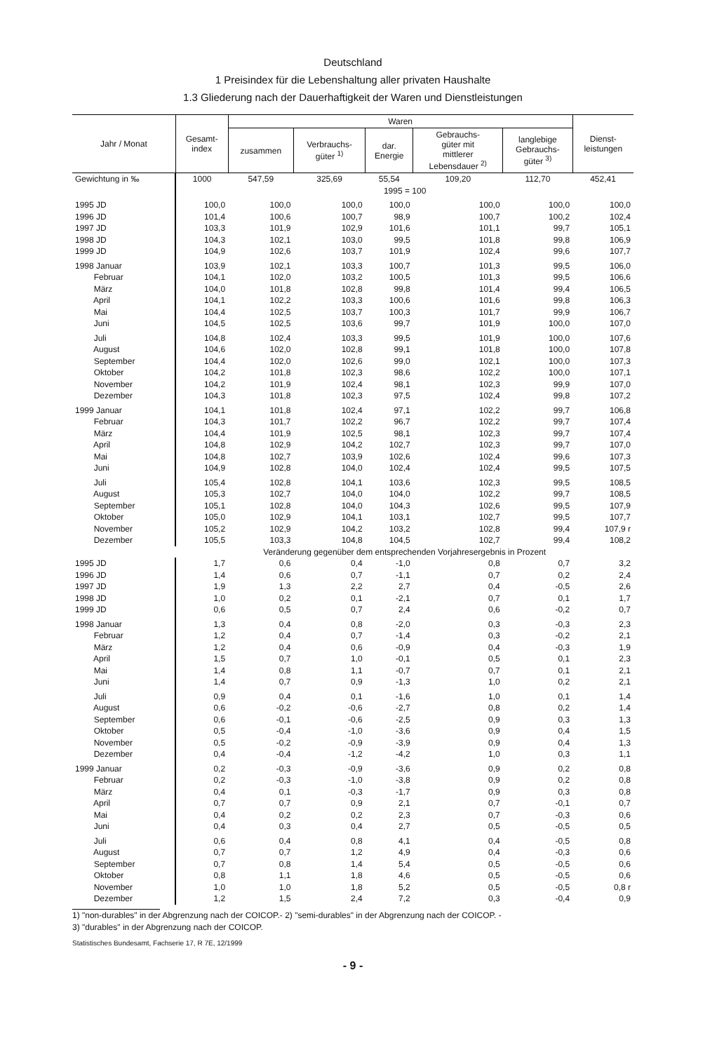Deutschland
1 Preisindex für die Lebenshaltung aller privaten Haushalte
1.3 Gliederung nach der Dauerhaftigkeit der Waren und Dienstleistungen
| Jahr / Monat | Gesamt- index | Waren | | | | | Dienst- leistungen |
| --- | --- | --- | --- | --- | --- | --- | --- |
| | | zusammen | Verbrauchs- güter <sup>1)</sup> | dar. Energie | Gebrauchs- güter mit mittlerer Lebensdauer <sup>2)</sup> | langlebige Gebrauchs- güter <sup>3)</sup> | |
| Gewichtung in ‰ | 1000 | 547,59 | 325,69 | 55,54 | 109,20 | 112,70 | 452,41 |
| | 1995 = 100 | | | | | | |
| 1995 JD | 100,0 | 100,0 | 100,0 | 100,0 | 100,0 | 100,0 | 100,0 |
| 1996 JD | 101,4 | 100,6 | 100,7 | 98,9 | 100,7 | 100,2 | 102,4 |
| 1997 JD | 103,3 | 101,9 | 102,9 | 101,6 | 101,1 | 99,7 | 105,1 |
| 1998 JD | 104,3 | 102,1 | 103,0 | 99,5 | 101,8 | 99,8 | 106,9 |
| 1999 JD | 104,9 | 102,6 | 103,7 | 101,9 | 102,4 | 99,6 | 107,7 |
| 1998 Januar | 103,9 | 102,1 | 103,3 | 100,7 | 101,3 | 99,5 | 106,0 |
| Februar | 104,1 | 102,0 | 103,2 | 100,5 | 101,3 | 99,5 | 106,6 |
| März | 104,0 | 101,8 | 102,8 | 99,8 | 101,4 | 99,4 | 106,5 |
| April | 104,1 | 102,2 | 103,3 | 100,6 | 101,6 | 99,8 | 106,3 |
| Mai | 104,4 | 102,5 | 103,7 | 100,3 | 101,7 | 99,9 | 106,7 |
| Juni | 104,5 | 102,5 | 103,6 | 99,7 | 101,9 | 100,0 | 107,0 |
| Juli | 104,8 | 102,4 | 103,3 | 99,5 | 101,9 | 100,0 | 107,6 |
| August | 104,6 | 102,0 | 102,8 | 99,1 | 101,8 | 100,0 | 107,8 |
| September | 104,4 | 102,0 | 102,6 | 99,0 | 102,1 | 100,0 | 107,3 |
| Oktober | 104,2 | 101,8 | 102,3 | 98,6 | 102,2 | 100,0 | 107,1 |
| November | 104,2 | 101,9 | 102,4 | 98,1 | 102,3 | 99,9 | 107,0 |
| Dezember | 104,3 | 101,8 | 102,3 | 97,5 | 102,4 | 99,8 | 107,2 |
| 1999 Januar | 104,1 | 101,8 | 102,4 | 97,1 | 102,2 | 99,7 | 106,8 |
| Februar | 104,3 | 101,7 | 102,2 | 96,7 | 102,2 | 99,7 | 107,4 |
| März | 104,4 | 101,9 | 102,5 | 98,1 | 102,3 | 99,7 | 107,4 |
| April | 104,8 | 102,9 | 104,2 | 102,7 | 102,3 | 99,7 | 107,0 |
| Mai | 104,8 | 102,7 | 103,9 | 102,6 | 102,4 | 99,6 | 107,3 |
| Juni | 104,9 | 102,8 | 104,0 | 102,4 | 102,4 | 99,5 | 107,5 |
| Juli | 105,4 | 102,8 | 104,1 | 103,6 | 102,3 | 99,5 | 108,5 |
| August | 105,3 | 102,7 | 104,0 | 104,0 | 102,2 | 99,7 | 108,5 |
| September | 105,1 | 102,8 | 104,0 | 104,3 | 102,6 | 99,5 | 107,9 |
| Oktober | 105,0 | 102,9 | 104,1 | 103,1 | 102,7 | 99,5 | 107,7 |
| November | 105,2 | 102,9 | 104,2 | 103,2 | 102,8 | 99,4 | 107,9 r |
| Dezember | 105,5 | 103,3 | 104,8 | 104,5 | 102,7 | 99,4 | 108,2 |
| | Veränderung gegenüber dem entsprechenden Vorjahresergebnis in Prozent | | | | | | |
| 1995 JD | 1,7 | 0,6 | 0,4 | -1,0 | 0,8 | 0,7 | 3,2 |
| 1996 JD | 1,4 | 0,6 | 0,7 | -1,1 | 0,7 | 0,2 | 2,4 |
| 1997 JD | 1,9 | 1,3 | 2,2 | 2,7 | 0,4 | -0,5 | 2,6 |
| 1998 JD | 1,0 | 0,2 | 0,1 | -2,1 | 0,7 | 0,1 | 1,7 |
| 1999 JD | 0,6 | 0,5 | 0,7 | 2,4 | 0,6 | -0,2 | 0,7 |
| 1998 Januar | 1,3 | 0,4 | 0,8 | -2,0 | 0,3 | -0,3 | 2,3 |
| Februar | 1,2 | 0,4 | 0,7 | -1,4 | 0,3 | -0,2 | 2,1 |
| März | 1,2 | 0,4 | 0,6 | -0,9 | 0,4 | -0,3 | 1,9 |
| April | 1,5 | 0,7 | 1,0 | -0,1 | 0,5 | 0,1 | 2,3 |
| Mai | 1,4 | 0,8 | 1,1 | -0,7 | 0,7 | 0,1 | 2,1 |
| Juni | 1,4 | 0,7 | 0,9 | -1,3 | 1,0 | 0,2 | 2,1 |
| Juli | 0,9 | 0,4 | 0,1 | -1,6 | 1,0 | 0,1 | 1,4 |
| August | 0,6 | -0,2 | -0,6 | -2,7 | 0,8 | 0,2 | 1,4 |
| September | 0,6 | -0,1 | -0,6 | -2,5 | 0,9 | 0,3 | 1,3 |
| Oktober | 0,5 | -0,4 | -1,0 | -3,6 | 0,9 | 0,4 | 1,5 |
| November | 0,5 | -0,2 | -0,9 | -3,9 | 0,9 | 0,4 | 1,3 |
| Dezember | 0,4 | -0,4 | -1,2 | -4,2 | 1,0 | 0,3 | 1,1 |
| 1999 Januar | 0,2 | -0,3 | -0,9 | -3,6 | 0,9 | 0,2 | 0,8 |
| Februar | 0,2 | -0,3 | -1,0 | -3,8 | 0,9 | 0,2 | 0,8 |
| März | 0,4 | 0,1 | -0,3 | -1,7 | 0,9 | 0,3 | 0,8 |
| April | 0,7 | 0,7 | 0,9 | 2,1 | 0,7 | -0,1 | 0,7 |
| Mai | 0,4 | 0,2 | 0,2 | 2,3 | 0,7 | -0,3 | 0,6 |
| Juni | 0,4 | 0,3 | 0,4 | 2,7 | 0,5 | -0,5 | 0,5 |
| Juli | 0,6 | 0,4 | 0,8 | 4,1 | 0,4 | -0,5 | 0,8 |
| August | 0,7 | 0,7 | 1,2 | 4,9 | 0,4 | -0,3 | 0,6 |
| September | 0,7 | 0,8 | 1,4 | 5,4 | 0,5 | -0,5 | 0,6 |
| Oktober | 0,8 | 1,1 | 1,8 | 4,6 | 0,5 | -0,5 | 0,6 |
| November | 1,0 | 1,0 | 1,8 | 5,2 | 0,5 | -0,5 | 0,8 r |
| Dezember | 1,2 | 1,5 | 2,4 | 7,2 | 0,3 | -0,4 | 0,9 |
1) "non-durables" in der Abgrenzung nach der COICOP.- 2) "semi-durables" in der Abgrenzung nach der COICOP. -
3) "durables" in der Abgrenzung nach der COICOP.
Statistisches Bundesamt, Fachserie 17, R 7E, 12/1999
- 9 -